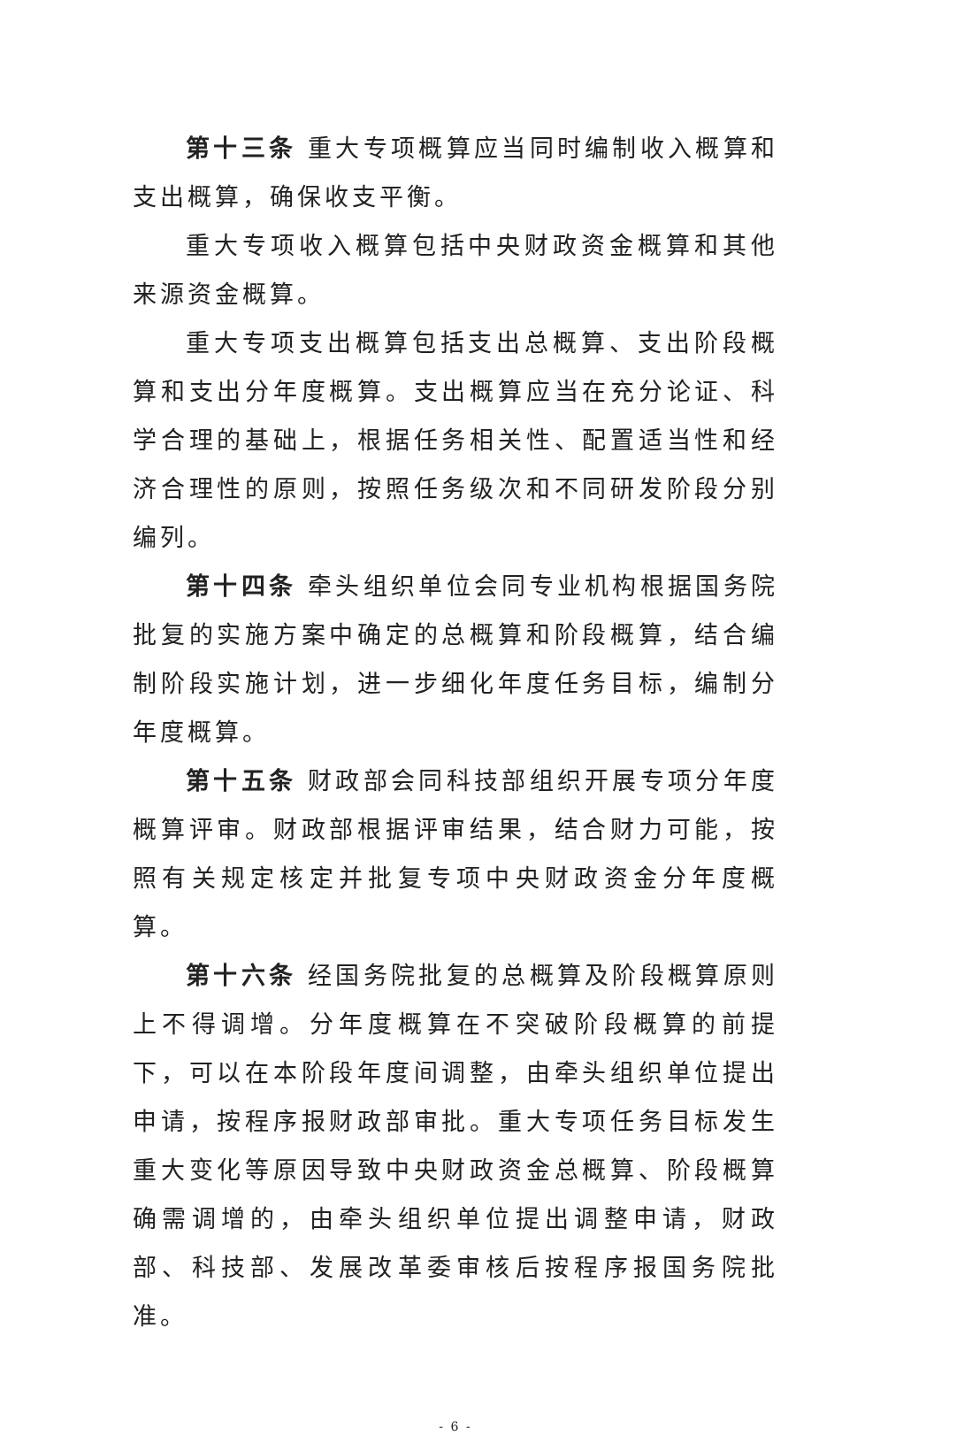第十三条 重大专项概算应当同时编制收入概算和支出概算，确保收支平衡。
重大专项收入概算包括中央财政资金概算和其他来源资金概算。
重大专项支出概算包括支出总概算、支出阶段概算和支出分年度概算。支出概算应当在充分论证、科学合理的基础上，根据任务相关性、配置适当性和经济合理性的原则，按照任务级次和不同研发阶段分别编列。
第十四条 牵头组织单位会同专业机构根据国务院批复的实施方案中确定的总概算和阶段概算，结合编制阶段实施计划，进一步细化年度任务目标，编制分年度概算。
第十五条 财政部会同科技部组织开展专项分年度概算评审。财政部根据评审结果，结合财力可能，按照有关规定核定并批复专项中央财政资金分年度概算。
第十六条 经国务院批复的总概算及阶段概算原则上不得调增。分年度概算在不突破阶段概算的前提下，可以在本阶段年度间调整，由牵头组织单位提出申请，按程序报财政部审批。重大专项任务目标发生重大变化等原因导致中央财政资金总概算、阶段概算确需调增的，由牵头组织单位提出调整申请，财政部、科技部、发展改革委审核后按程序报国务院批准。
- 6 -